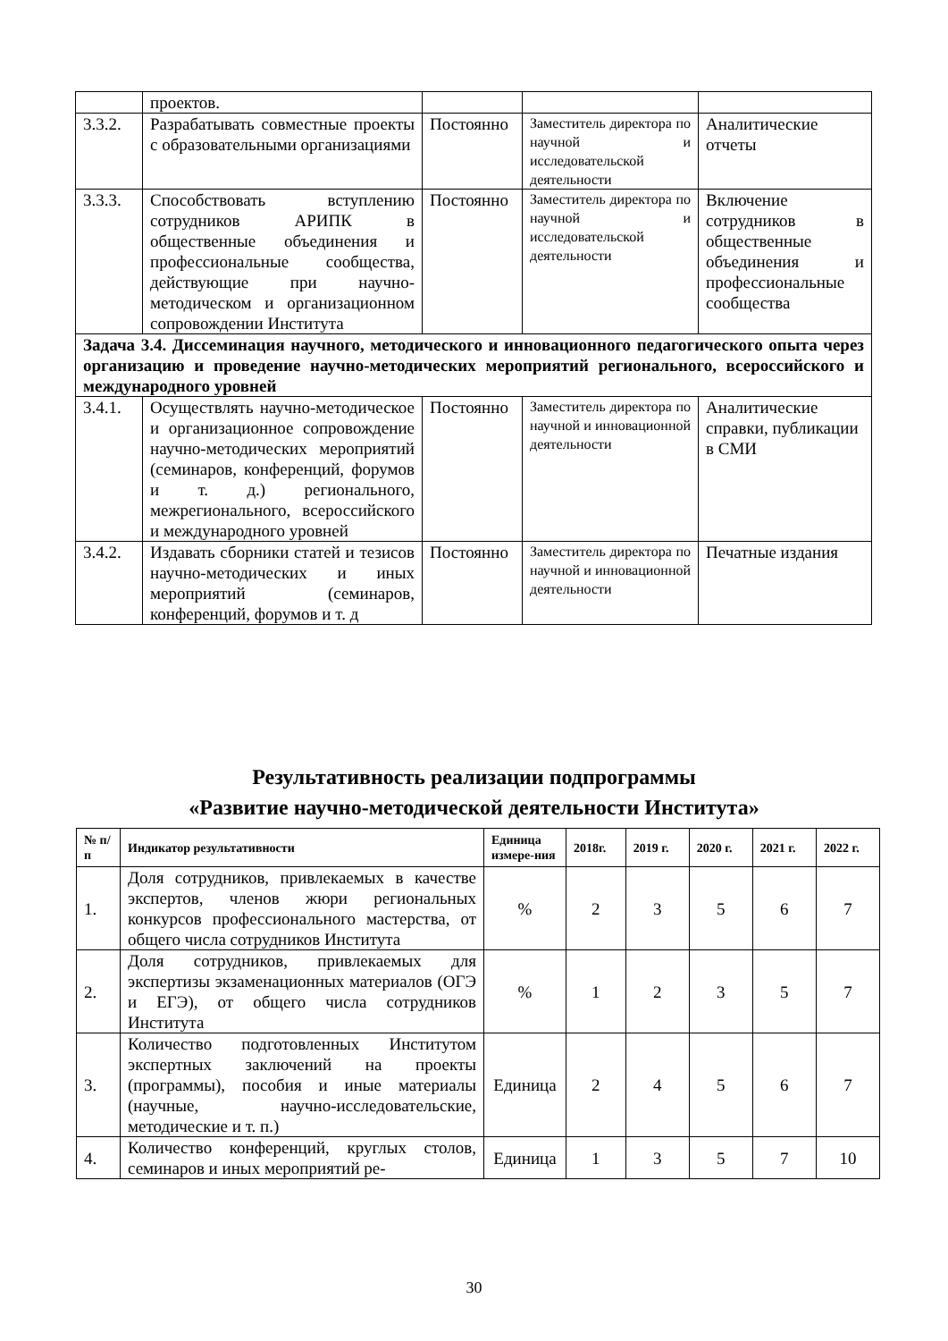| | проектов. | | | |
| 3.3.2. | Разрабатывать совместные проекты с образовательными организациями | Постоянно | Заместитель директора по научной и исследовательской деятельности | Аналитические отчеты |
| 3.3.3. | Способствовать вступлению сотрудников АРИПК в общественные объединения и профессиональные сообщества, действующие при научно-методическом и организационном сопровождении Института | Постоянно | Заместитель директора по научной и исследовательской деятельности | Включение сотрудников в общественные объединения и профессиональные сообщества |
| Задача 3.4. Диссеминация научного, методического и инновационного педагогического опыта через организацию и проведение научно-методических мероприятий регионального, всероссийского и международного уровней | | | | |
| 3.4.1. | Осуществлять научно-методическое и организационное сопровождение научно-методических мероприятий (семинаров, конференций, форумов и т. д.) регионального, межрегионального, всероссийского и международного уровней | Постоянно | Заместитель директора по научной и инновационной деятельности | Аналитические справки, публикации в СМИ |
| 3.4.2. | Издавать сборники статей и тезисов научно-методических и иных мероприятий (семинаров, конференций, форумов и т. д | Постоянно | Заместитель директора по научной и инновационной деятельности | Печатные издания |
Результативность реализации подпрограммы
«Развитие научно-методической деятельности Института»
| № п/п | Индикатор результативности | Единица измере-ния | 2018г. | 2019 г. | 2020 г. | 2021 г. | 2022 г. |
| --- | --- | --- | --- | --- | --- | --- | --- |
| 1. | Доля сотрудников, привлекаемых в качестве экспертов, членов жюри региональных конкурсов профессионального мастерства, от общего числа сотрудников Института | % | 2 | 3 | 5 | 6 | 7 |
| 2. | Доля сотрудников, привлекаемых для экспертизы экзаменационных материалов (ОГЭ и ЕГЭ), от общего числа сотрудников Института | % | 1 | 2 | 3 | 5 | 7 |
| 3. | Количество подготовленных Институтом экспертных заключений на проекты (программы), пособия и иные материалы (научные, научно-исследовательские, методические и т. п.) | Единица | 2 | 4 | 5 | 6 | 7 |
| 4. | Количество конференций, круглых столов, семинаров и иных мероприятий ре- | Единица | 1 | 3 | 5 | 7 | 10 |
30